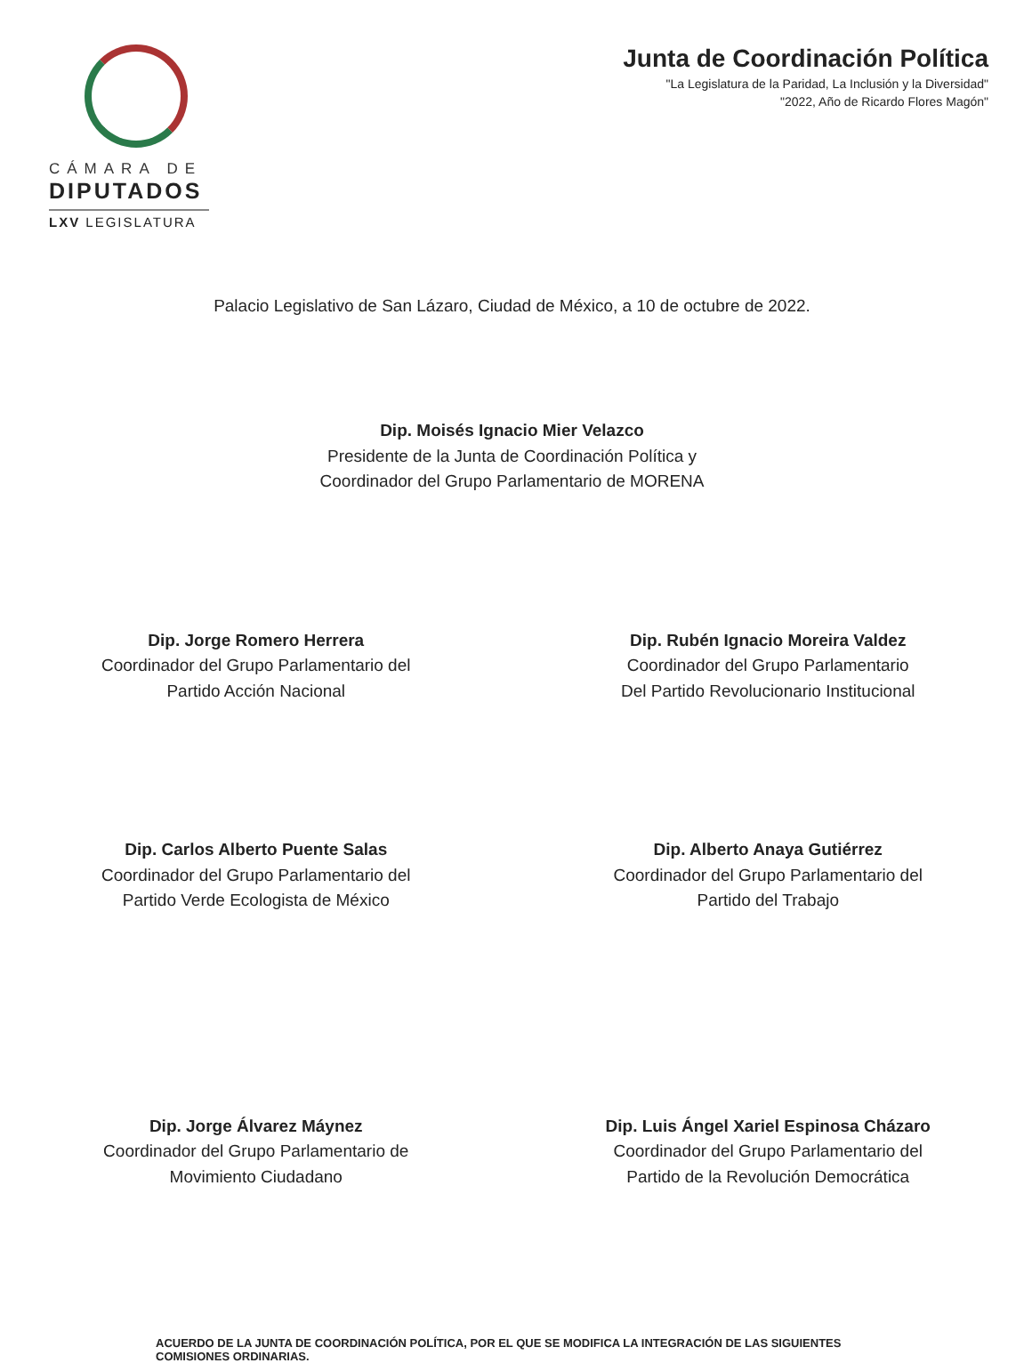CÁMARA DE
DIPUTADOS
LXV LEGISLATURA
Junta de Coordinación Política
"La Legislatura de la Paridad, La Inclusión y la Diversidad"
"2022, Año de Ricardo Flores Magón"
Palacio Legislativo de San Lázaro, Ciudad de México, a 10 de octubre de 2022.
Dip. Moisés Ignacio Mier Velazco
Presidente de la Junta de Coordinación Política y
Coordinador del Grupo Parlamentario de MORENA
Dip. Jorge Romero Herrera
Coordinador del Grupo Parlamentario del
Partido Acción Nacional
Dip. Rubén Ignacio Moreira Valdez
Coordinador del Grupo Parlamentario
Del Partido Revolucionario Institucional
Dip. Carlos Alberto Puente Salas
Coordinador del Grupo Parlamentario del
Partido Verde Ecologista de México
Dip. Alberto Anaya Gutiérrez
Coordinador del Grupo Parlamentario del
Partido del Trabajo
Dip. Jorge Álvarez Máynez
Coordinador del Grupo Parlamentario de
Movimiento Ciudadano
Dip. Luis Ángel Xariel Espinosa Cházaro
Coordinador del Grupo Parlamentario del
Partido de la Revolución Democrática
ACUERDO DE LA JUNTA DE COORDINACIÓN POLÍTICA, POR EL QUE SE MODIFICA LA INTEGRACIÓN DE LAS SIGUIENTES COMISIONES ORDINARIAS.